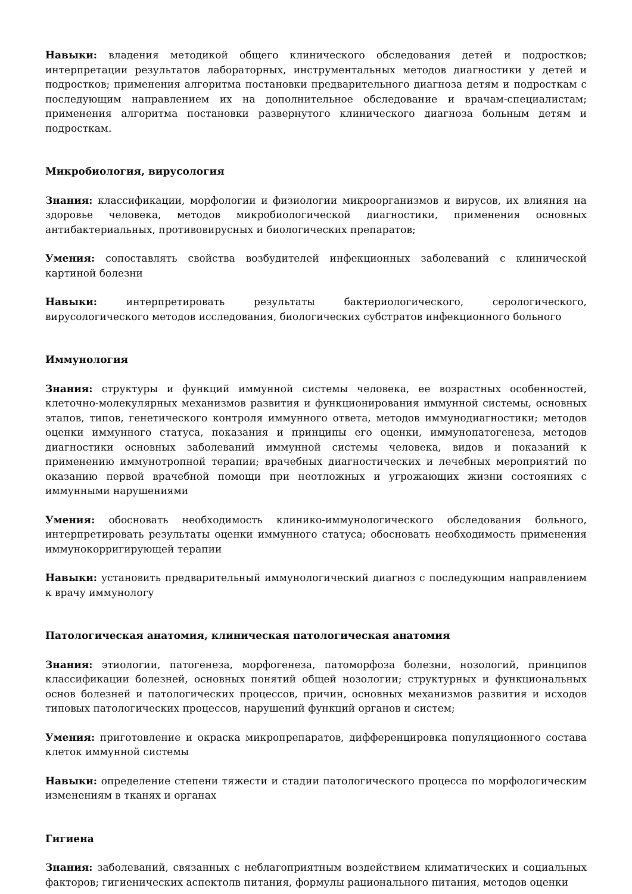Навыки: владения методикой общего клинического обследования детей и подростков; интерпретации результатов лабораторных, инструментальных методов диагностики у детей и подростков; применения алгоритма постановки предварительного диагноза детям и подросткам с последующим направлением их на дополнительное обследование и врачам-специалистам; применения алгоритма постановки развернутого клинического диагноза больным детям и подросткам.
Микробиология, вирусология
Знания: классификации, морфологии и физиологии микроорганизмов и вирусов, их влияния на здоровье человека, методов микробиологической диагностики, применения основных антибактериальных, противовирусных и биологических препаратов;
Умения: сопоставлять свойства возбудителей инфекционных заболеваний с клинической картиной болезни
Навыки: интерпретировать результаты бактериологического, серологического, вирусологического методов исследования, биологических субстратов инфекционного больного
Иммунология
Знания: структуры и функций иммунной системы человека, ее возрастных особенностей, клеточно-молекулярных механизмов развития и функционирования иммунной системы, основных этапов, типов, генетического контроля иммунного ответа, методов иммунодиагностики; методов оценки иммунного статуса, показания и принципы его оценки, иммунопатогенеза, методов диагностики основных заболеваний иммунной системы человека, видов и показаний к применению иммунотропной терапии; врачебных диагностических и лечебных мероприятий по оказанию первой врачебной помощи при неотложных и угрожающих жизни состояниях с иммунными нарушениями
Умения: обосновать необходимость клинико-иммунологического обследования больного, интерпретировать результаты оценки иммунного статуса; обосновать необходимость применения иммунокорригирующей терапии
Навыки: установить предварительный иммунологический диагноз с последующим направлением к врачу иммунологу
Патологическая анатомия, клиническая патологическая анатомия
Знания: этиологии, патогенеза, морфогенеза, патоморфоза болезни, нозологий, принципов классификации болезней, основных понятий общей нозологии; структурных и функциональных основ болезней и патологических процессов, причин, основных механизмов развития и исходов типовых патологических процессов, нарушений функций органов и систем;
Умения: приготовление и окраска микропрепаратов, дифференцировка популяционного состава клеток иммунной системы
Навыки: определение степени тяжести и стадии патологического процесса по морфологическим изменениям в тканях и органах
Гигиена
Знания: заболеваний, связанных с неблагоприятным воздействием климатических и социальных факторов; гигиенических аспектолв питания, формулы рационального питания, методов оценки